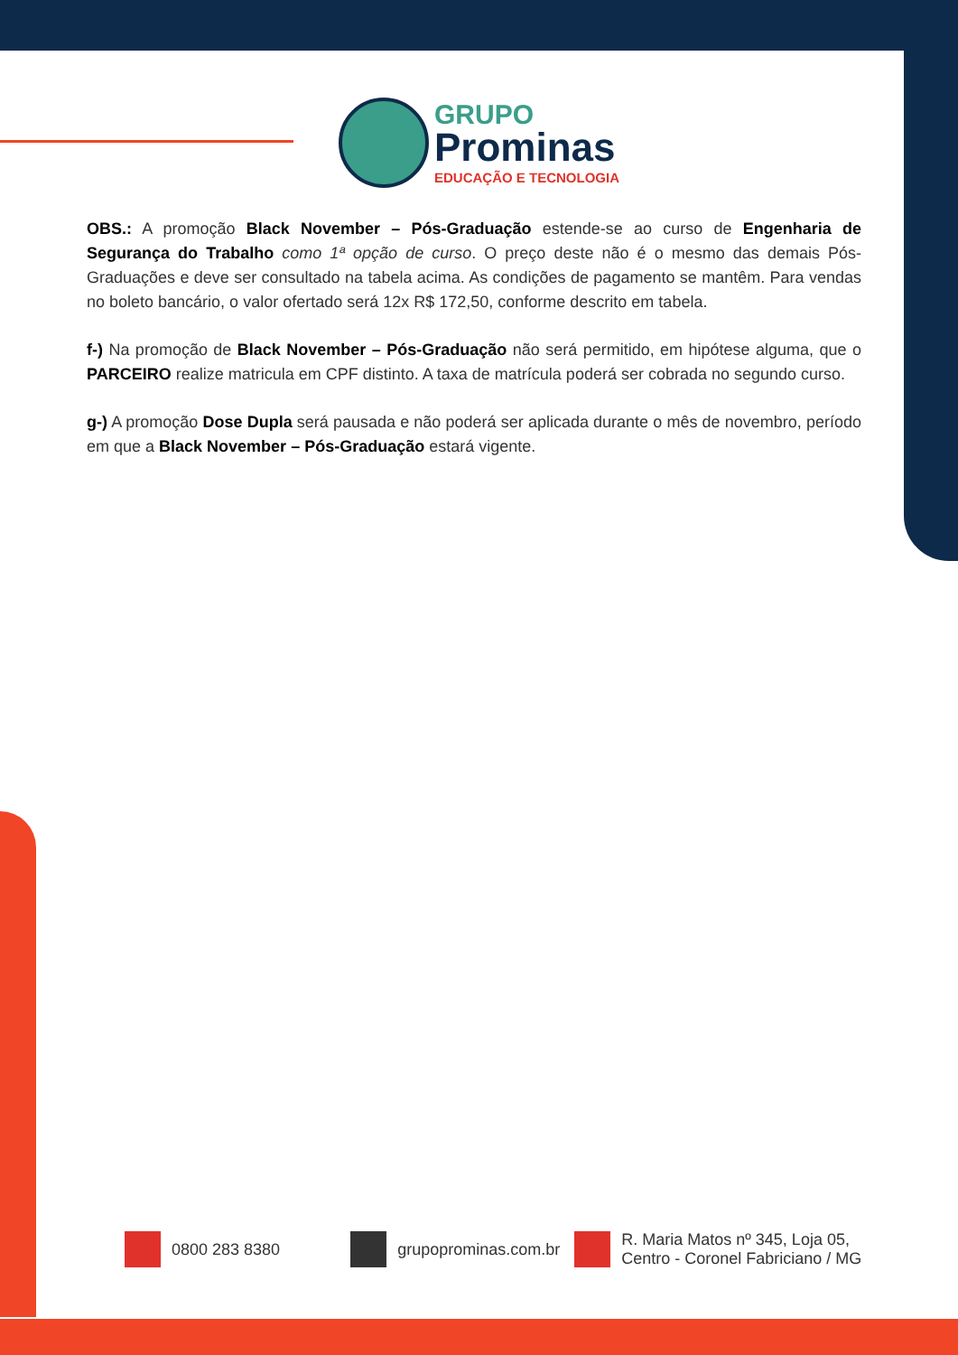GRUPO
Prominas
EDUCAÇÃO E TECNOLOGIA
OBS.: A promoção Black November – Pós-Graduação estende-se ao curso de Engenharia de Segurança do Trabalho como 1ª opção de curso. O preço deste não é o mesmo das demais Pós-Graduações e deve ser consultado na tabela acima. As condições de pagamento se mantêm. Para vendas no boleto bancário, o valor ofertado será 12x R$ 172,50, conforme descrito em tabela.
f-) Na promoção de Black November – Pós-Graduação não será permitido, em hipótese alguma, que o PARCEIRO realize matricula em CPF distinto. A taxa de matrícula poderá ser cobrada no segundo curso.
g-) A promoção Dose Dupla será pausada e não poderá ser aplicada durante o mês de novembro, período em que a Black November – Pós-Graduação estará vigente.
0800 283 8380 grupoprominas.com.br
R. Maria Matos nº 345, Loja 05,
Centro - Coronel Fabriciano / MG